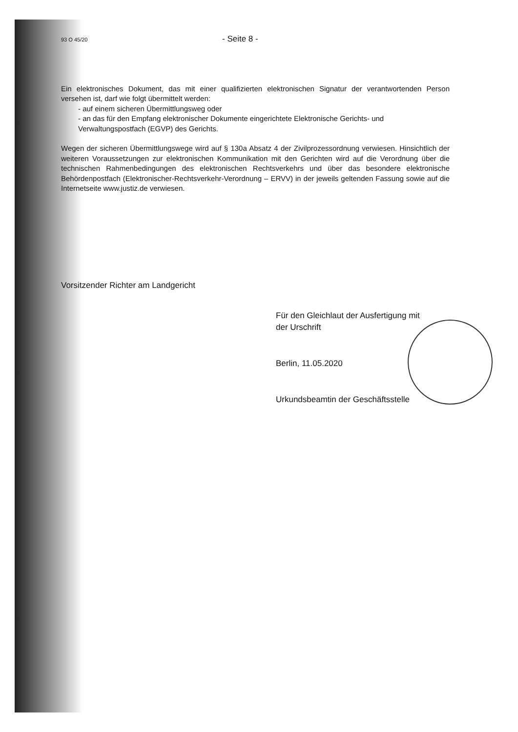93 O 45/20 - Seite 8 -
Ein elektronisches Dokument, das mit einer qualifizierten elektronischen Signatur der verantwortenden Person versehen ist, darf wie folgt übermittelt werden:
- auf einem sicheren Übermittlungsweg oder
- an das für den Empfang elektronischer Dokumente eingerichtete Elektronische Gerichts- und Verwaltungspostfach (EGVP) des Gerichts.
Wegen der sicheren Übermittlungswege wird auf § 130a Absatz 4 der Zivilprozessordnung verwiesen. Hinsichtlich der weiteren Voraussetzungen zur elektronischen Kommunikation mit den Gerichten wird auf die Verordnung über die technischen Rahmenbedingungen des elektronischen Rechtsverkehrs und über das besondere elektronische Behördenpostfach (Elektronischer-Rechtsverkehr-Verordnung – ERVV) in der jeweils geltenden Fassung sowie auf die Internetseite www.justiz.de verwiesen.
Vorsitzender Richter am Landgericht
Für den Gleichlaut der Ausfertigung mit
der Urschrift
Berlin, 11.05.2020
Urkundsbeamtin der Geschäftsstelle